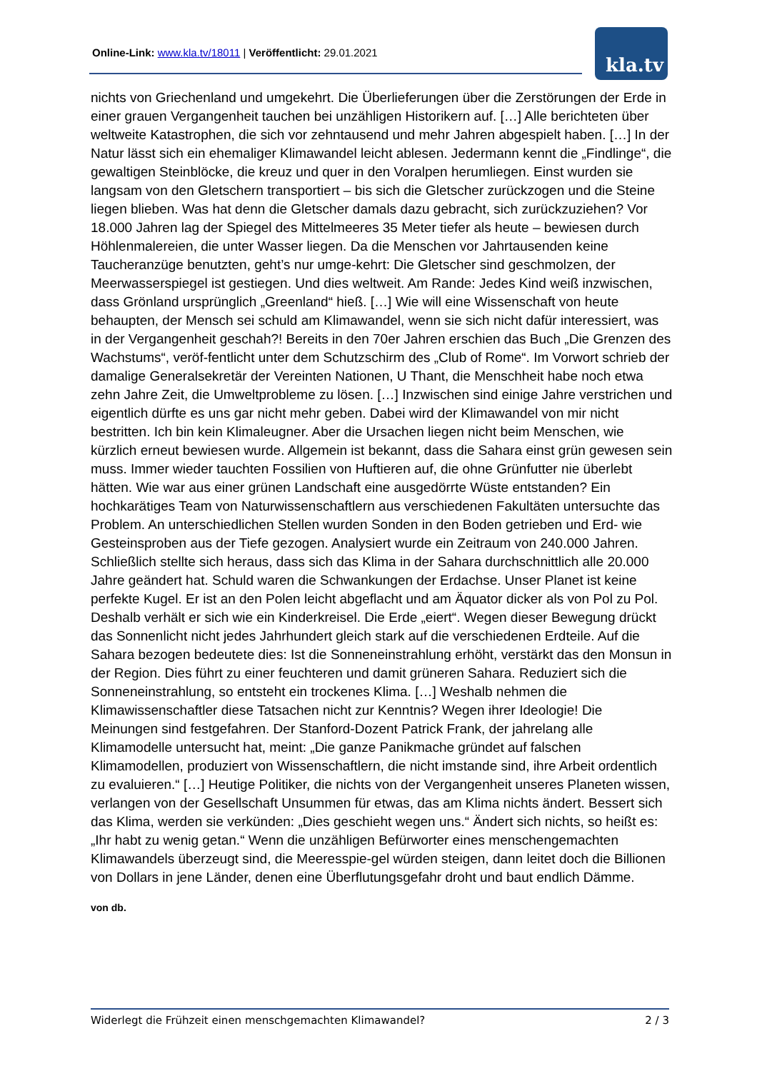Online-Link: www.kla.tv/18011 | Veröffentlicht: 29.01.2021 kla.tv
nichts von Griechenland und umgekehrt. Die Überlieferungen über die Zerstörungen der Erde in einer grauen Vergangenheit tauchen bei unzähligen Historikern auf. […] Alle berichteten über weltweite Katastrophen, die sich vor zehntausend und mehr Jahren abgespielt haben. […] In der Natur lässt sich ein ehemaliger Klimawandel leicht ablesen. Jedermann kennt die „Findlinge“, die gewaltigen Steinblöcke, die kreuz und quer in den Voralpen herumliegen. Einst wurden sie langsam von den Gletschern transportiert – bis sich die Gletscher zurückzogen und die Steine liegen blieben. Was hat denn die Gletscher damals dazu gebracht, sich zurückzuziehen? Vor 18.000 Jahren lag der Spiegel des Mittelmeeres 35 Meter tiefer als heute – bewiesen durch Höhlenmalereien, die unter Wasser liegen. Da die Menschen vor Jahrtausenden keine Taucheranzüge benutzten, geht’s nur umge-kehrt: Die Gletscher sind geschmolzen, der Meerwasserspiegel ist gestiegen. Und dies weltweit. Am Rande: Jedes Kind weiß inzwischen, dass Grönland ursprünglich „Greenland“ hieß. […] Wie will eine Wissenschaft von heute behaupten, der Mensch sei schuld am Klimawandel, wenn sie sich nicht dafür interessiert, was in der Vergangenheit geschah?! Bereits in den 70er Jahren erschien das Buch „Die Grenzen des Wachstums“, veröf-fentlicht unter dem Schutzschirm des „Club of Rome“. Im Vorwort schrieb der damalige Generalsekretär der Vereinten Nationen, U Thant, die Menschheit habe noch etwa zehn Jahre Zeit, die Umweltprobleme zu lösen. […] Inzwischen sind einige Jahre verstrichen und eigentlich dürfte es uns gar nicht mehr geben. Dabei wird der Klimawandel von mir nicht bestritten. Ich bin kein Klimaleugner. Aber die Ursachen liegen nicht beim Menschen, wie kürzlich erneut bewiesen wurde. Allgemein ist bekannt, dass die Sahara einst grün gewesen sein muss. Immer wieder tauchten Fossilien von Huftieren auf, die ohne Grünfutter nie überlebt hätten. Wie war aus einer grünen Landschaft eine ausgedörrte Wüste entstanden? Ein hochkarätiges Team von Naturwissenschaftlern aus verschiedenen Fakultäten untersuchte das Problem. An unterschiedlichen Stellen wurden Sonden in den Boden getrieben und Erd- wie Gesteinsproben aus der Tiefe gezogen. Analysiert wurde ein Zeitraum von 240.000 Jahren. Schließlich stellte sich heraus, dass sich das Klima in der Sahara durchschnittlich alle 20.000 Jahre geändert hat. Schuld waren die Schwankungen der Erdachse. Unser Planet ist keine perfekte Kugel. Er ist an den Polen leicht abgeflacht und am Äquator dicker als von Pol zu Pol. Deshalb verhält er sich wie ein Kinderkreisel. Die Erde „eiert“. Wegen dieser Bewegung drückt das Sonnenlicht nicht jedes Jahrhundert gleich stark auf die verschiedenen Erdteile. Auf die Sahara bezogen bedeutete dies: Ist die Sonneneinstrahlung erhöht, verstärkt das den Monsun in der Region. Dies führt zu einer feuchteren und damit grüneren Sahara. Reduziert sich die Sonneneinstrahlung, so entsteht ein trockenes Klima. […] Weshalb nehmen die Klimawissenschaftler diese Tatsachen nicht zur Kenntnis? Wegen ihrer Ideologie! Die Meinungen sind festgefahren. Der Stanford-Dozent Patrick Frank, der jahrelang alle Klimamodelle untersucht hat, meint: „Die ganze Panikmache gründet auf falschen Klimamodellen, produziert von Wissenschaftlern, die nicht imstande sind, ihre Arbeit ordentlich zu evaluieren.“ […] Heutige Politiker, die nichts von der Vergangenheit unseres Planeten wissen, verlangen von der Gesellschaft Unsummen für etwas, das am Klima nichts ändert. Bessert sich das Klima, werden sie verkünden: „Dies geschieht wegen uns.“ Ändert sich nichts, so heißt es: „Ihr habt zu wenig getan.“ Wenn die unzähligen Befürworter eines menschengemachten Klimawandels überzeugt sind, die Meeresspie-gel würden steigen, dann leitet doch die Billionen von Dollars in jene Länder, denen eine Überflutungsgefahr droht und baut endlich Dämme.
von db.
Widerlegt die Frühzeit einen menschgemachten Klimawandel? 2 / 3